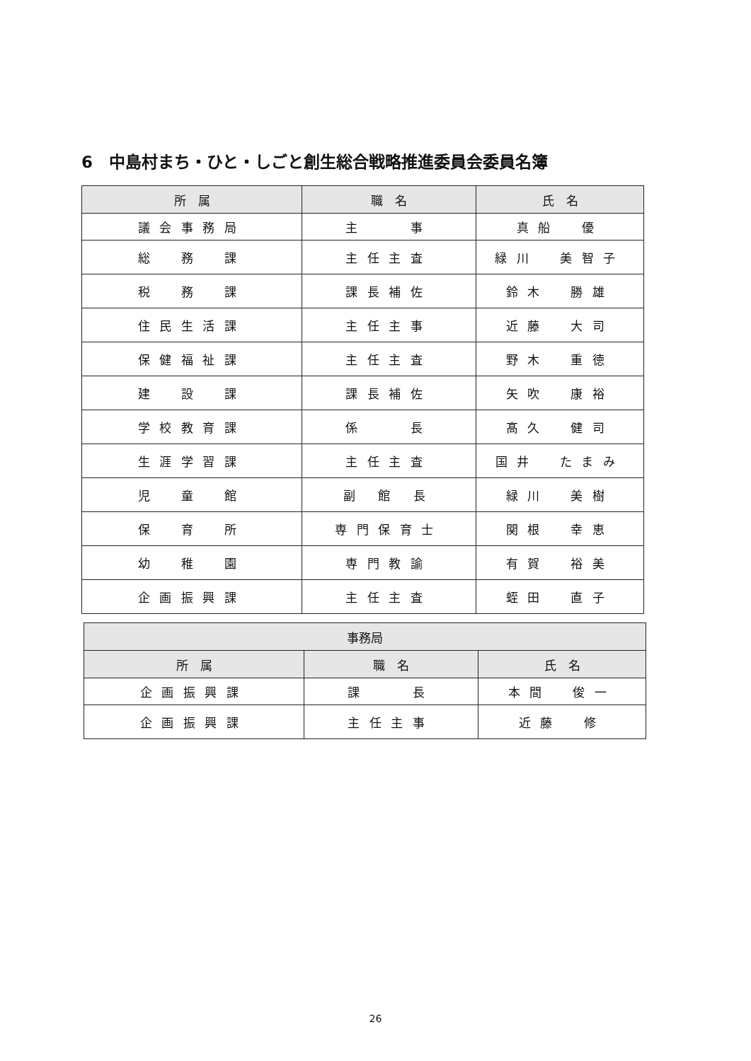6　中島村まち・ひと・しごと創生総合戦略推進委員会委員名簿
| 所 属 | 職 名 | 氏 名 |
| --- | --- | --- |
| 議会事務局 | 主 事 | 真船 優 |
| 総 務 課 | 主任主査 | 緑川 美智子 |
| 税 務 課 | 課長補佐 | 鈴木 勝雄 |
| 住民生活課 | 主任主事 | 近藤 大司 |
| 保健福祉課 | 主任主査 | 野木 重徳 |
| 建 設 課 | 課長補佐 | 矢吹 康裕 |
| 学校教育課 | 係 長 | 髙久 健司 |
| 生涯学習課 | 主任主査 | 国井 たまみ |
| 児 童 館 | 副 館 長 | 緑川 美樹 |
| 保 育 所 | 専門保育士 | 関根 幸恵 |
| 幼 稚 園 | 専門教諭 | 有賀 裕美 |
| 企画振興課 | 主任主査 | 蛭田 直子 |
| 事務局 | | |
| --- | --- | --- |
| 所 属 | 職 名 | 氏 名 |
| 企画振興課 | 課 長 | 本間 俊一 |
| 企画振興課 | 主任主事 | 近藤 修 |
26